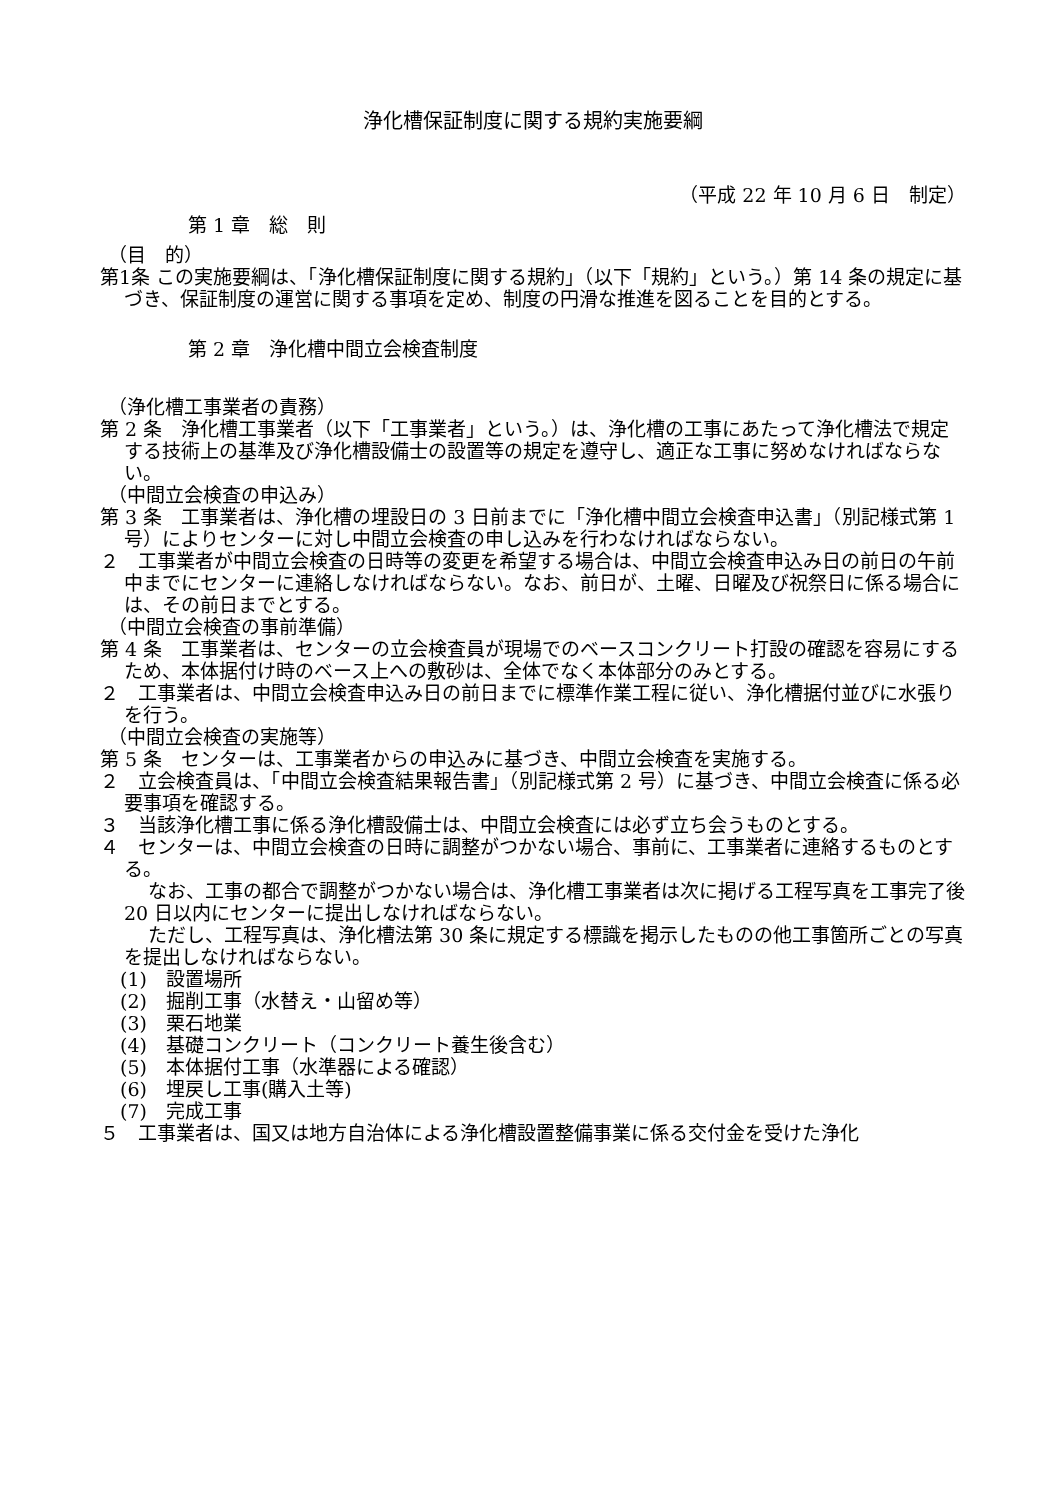浄化槽保証制度に関する規約実施要綱
（平成 22 年 10 月 6 日　制定）
第 1 章　総　則
（目　的）
第1条 この実施要綱は、「浄化槽保証制度に関する規約」（以下「規約」という。）第 14 条の規定に基づき、保証制度の運営に関する事項を定め、制度の円滑な推進を図ることを目的とする。
第 2 章　浄化槽中間立会検査制度
（浄化槽工事業者の責務）
第 2 条　浄化槽工事業者（以下「工事業者」という。）は、浄化槽の工事にあたって浄化槽法で規定する技術上の基準及び浄化槽設備士の設置等の規定を遵守し、適正な工事に努めなければならない。
（中間立会検査の申込み）
第 3 条　工事業者は、浄化槽の埋設日の 3 日前までに「浄化槽中間立会検査申込書」（別記様式第 1 号）によりセンターに対し中間立会検査の申し込みを行わなければならない。
２　工事業者が中間立会検査の日時等の変更を希望する場合は、中間立会検査申込み日の前日の午前中までにセンターに連絡しなければならない。なお、前日が、土曜、日曜及び祝祭日に係る場合には、その前日までとする。
（中間立会検査の事前準備）
第 4 条　工事業者は、センターの立会検査員が現場でのベースコンクリート打設の確認を容易にするため、本体据付け時のベース上への敷砂は、全体でなく本体部分のみとする。
２　工事業者は、中間立会検査申込み日の前日までに標準作業工程に従い、浄化槽据付並びに水張りを行う。
（中間立会検査の実施等）
第 5 条　センターは、工事業者からの申込みに基づき、中間立会検査を実施する。
２　立会検査員は、「中間立会検査結果報告書」（別記様式第 2 号）に基づき、中間立会検査に係る必要事項を確認する。
３　当該浄化槽工事に係る浄化槽設備士は、中間立会検査には必ず立ち会うものとする。
４　センターは、中間立会検査の日時に調整がつかない場合、事前に、工事業者に連絡するものとする。
なお、工事の都合で調整がつかない場合は、浄化槽工事業者は次に掲げる工程写真を工事完了後 20 日以内にセンターに提出しなければならない。
ただし、工程写真は、浄化槽法第 30 条に規定する標識を掲示したものの他工事箇所ごとの写真を提出しなければならない。
(1)　設置場所
(2)　掘削工事（水替え・山留め等）
(3)　栗石地業
(4)　基礎コンクリート（コンクリート養生後含む）
(5)　本体据付工事（水準器による確認）
(6)　埋戻し工事(購入土等)
(7)　完成工事
５　工事業者は、国又は地方自治体による浄化槽設置整備事業に係る交付金を受けた浄化